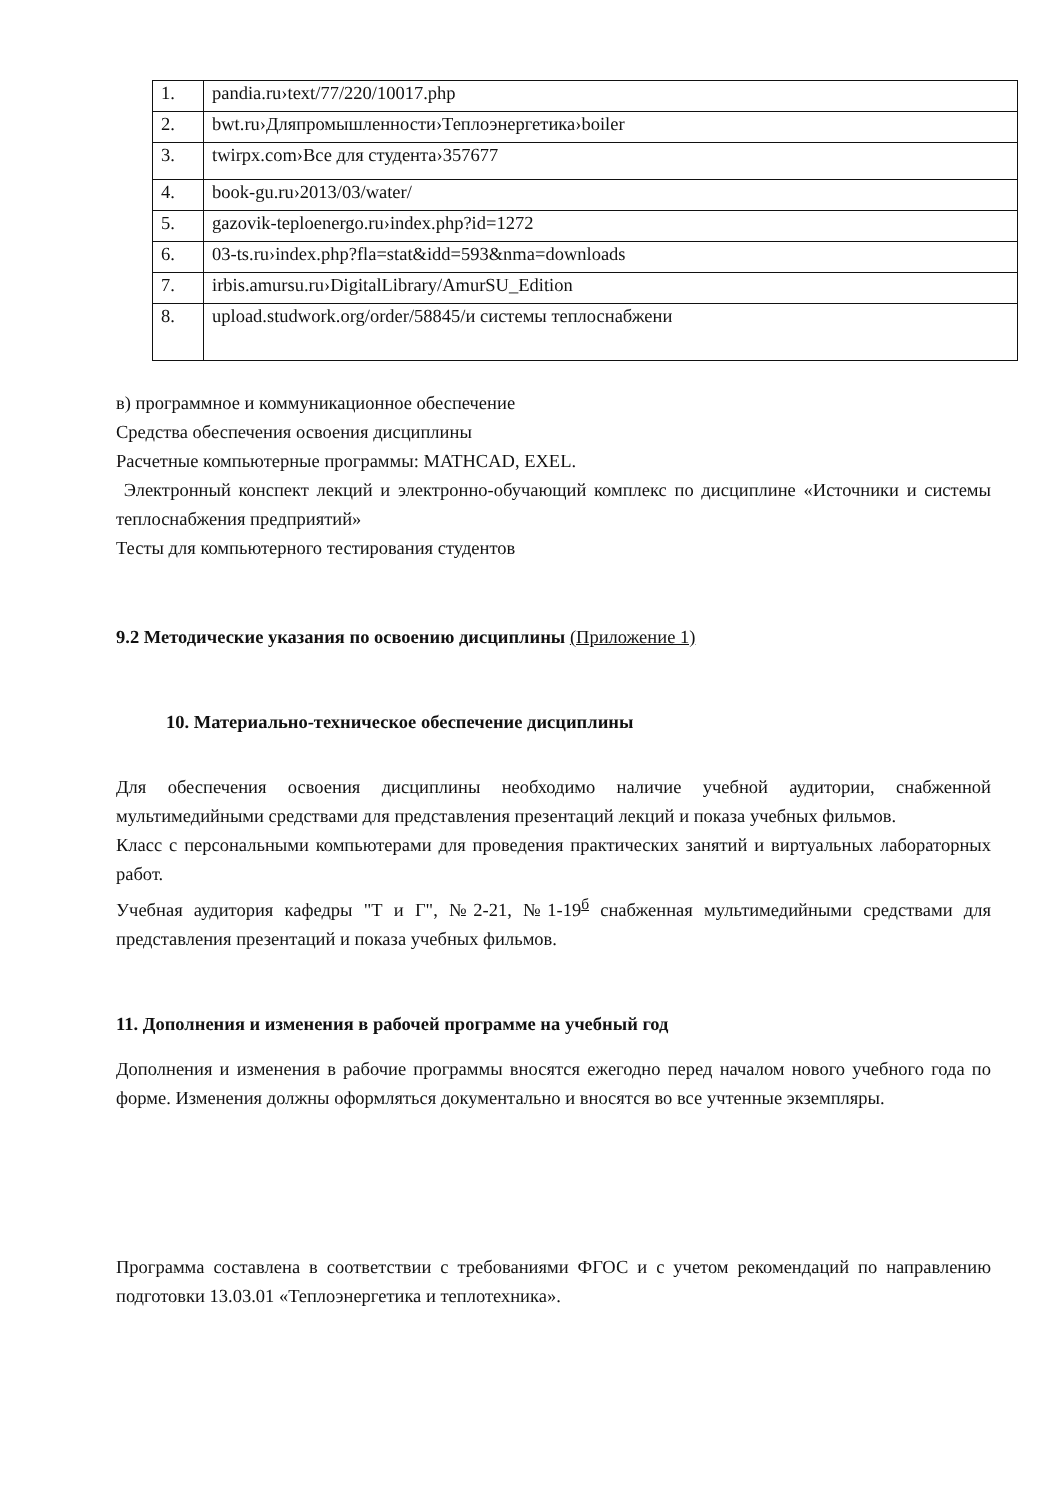| 1. | pandia.ru›text/77/220/10017.php |
| 2. | bwt.ru›Дляпромышленности›Теплоэнергетика›boiler |
| 3. | twirpx.com›Все для студента›357677 |
| 4. | book-gu.ru›2013/03/water/ |
| 5. | gazovik-teploenergo.ru›index.php?id=1272 |
| 6. | 03-ts.ru›index.php?fla=stat&idd=593&nma=downloads |
| 7. | irbis.amursu.ru›DigitalLibrary/AmurSU_Edition |
| 8. | upload.studwork.org/order/58845/и системы теплоснабжени |
в) программное и коммуникационное обеспечение
Средства обеспечения освоения дисциплины
Расчетные компьютерные программы: MATHCAD, EXEL.
Электронный конспект лекций и электронно-обучающий комплекс по дисциплине «Источники и системы теплоснабжения предприятий»
Тесты для компьютерного тестирования студентов
9.2 Методические указания по освоению дисциплины (Приложение 1)
10. Материально-техническое обеспечение дисциплины
Для обеспечения освоения дисциплины необходимо наличие учебной аудитории, снабженной мультимедийными средствами для представления презентаций лекций и показа учебных фильмов.
Класс с персональными компьютерами для проведения практических занятий и виртуальных лабораторных работ.
Учебная аудитория кафедры "Т и Г", №2-21, №1-19<sup>б</sup> снабженная мультимедийными средствами для представления презентаций и показа учебных фильмов.
11. Дополнения и изменения в рабочей программе на учебный год
Дополнения и изменения в рабочие программы вносятся ежегодно перед началом нового учебного года по форме. Изменения должны оформляться документально и вносятся во все учтенные экземпляры.
Программа составлена в соответствии с требованиями ФГОС и с учетом рекомендаций по направлению подготовки 13.03.01 «Теплоэнергетика и теплотехника».